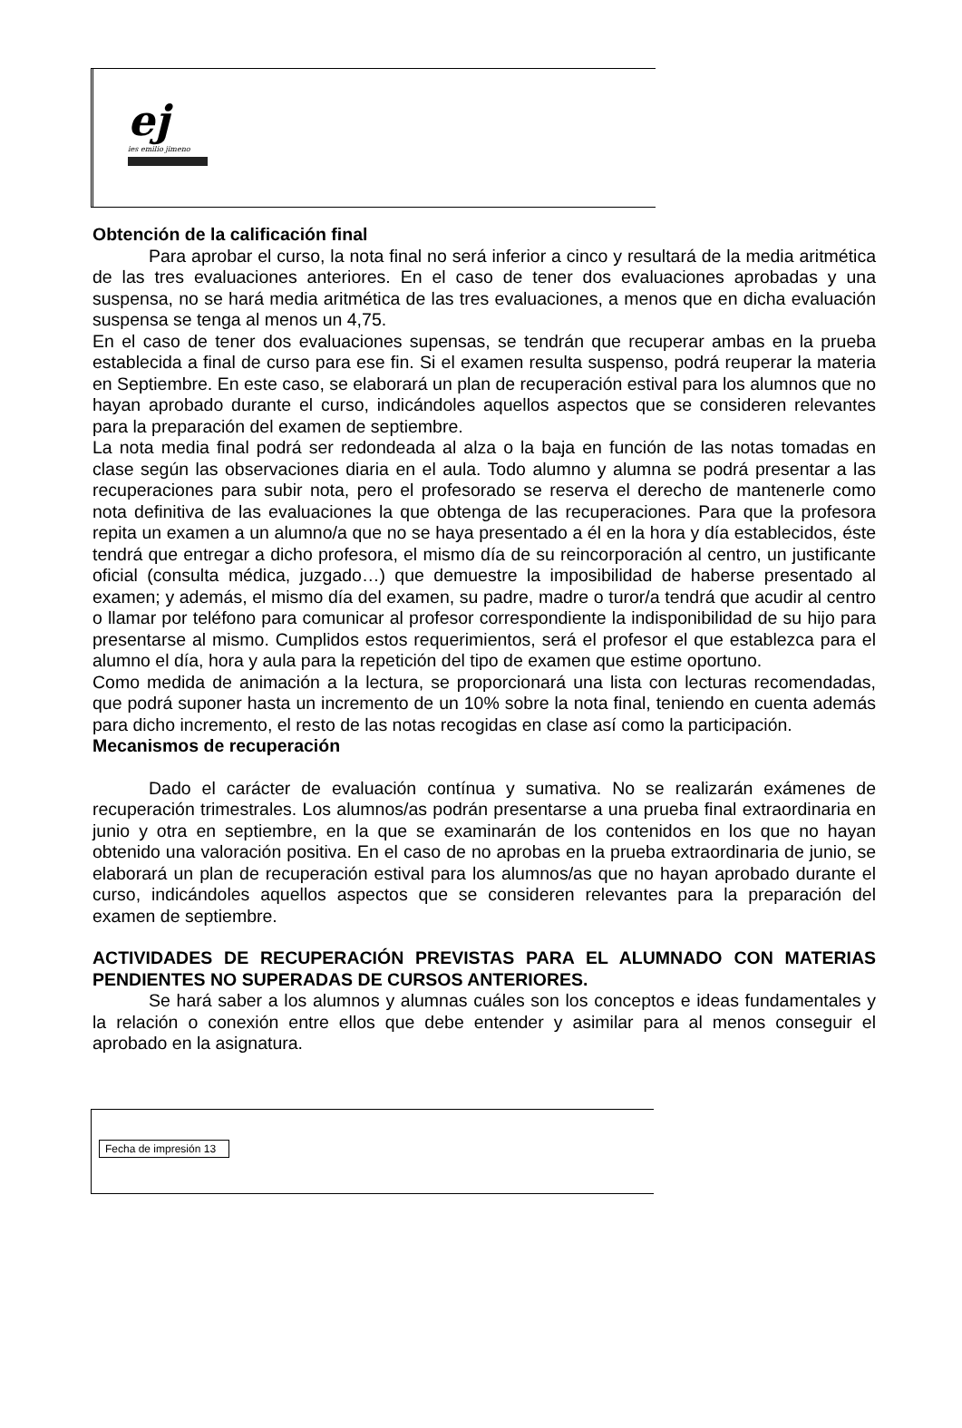ej
ies emilio jimeno
Obtención de la calificación final
Para aprobar el curso, la nota final no será inferior a cinco y resultará de la media aritmética de las tres evaluaciones anteriores. En el caso de tener dos evaluaciones aprobadas y una suspensa, no se hará media aritmética de las tres evaluaciones, a menos que en dicha evaluación suspensa se tenga al menos un 4,75.
En el caso de tener dos evaluaciones supensas, se tendrán que recuperar ambas en la prueba establecida a final de curso para ese fin. Si el examen resulta suspenso, podrá reuperar la materia en Septiembre. En este caso, se elaborará un plan de recuperación estival para los alumnos que no hayan aprobado durante el curso, indicándoles aquellos aspectos que se consideren relevantes para la preparación del examen de septiembre.
La nota media final podrá ser redondeada al alza o la baja en función de las notas tomadas en clase según las observaciones diaria en el aula. Todo alumno y alumna se podrá presentar a las recuperaciones para subir nota, pero el profesorado se reserva el derecho de mantenerle como nota definitiva de las evaluaciones la que obtenga de las recuperaciones. Para que la profesora repita un examen a un alumno/a que no se haya presentado a él en la hora y día establecidos, éste tendrá que entregar a dicho profesora, el mismo día de su reincorporación al centro, un justificante oficial (consulta médica, juzgado…) que demuestre la imposibilidad de haberse presentado al examen; y además, el mismo día del examen, su padre, madre o turor/a tendrá que acudir al centro o llamar por teléfono para comunicar al profesor correspondiente la indisponibilidad de su hijo para presentarse al mismo. Cumplidos estos requerimientos, será el profesor el que establezca para el alumno el día, hora y aula para la repetición del tipo de examen que estime oportuno.
Como medida de animación a la lectura, se proporcionará una lista con lecturas recomendadas, que podrá suponer hasta un incremento de un 10% sobre la nota final, teniendo en cuenta además para dicho incremento, el resto de las notas recogidas en clase así como la participación.
Mecanismos de recuperación
Dado el carácter de evaluación contínua y sumativa. No se realizarán exámenes de recuperación trimestrales. Los alumnos/as podrán presentarse a una prueba final extraordinaria en junio y otra en septiembre, en la que se examinarán de los contenidos en los que no hayan obtenido una valoración positiva. En el caso de no aprobas en la prueba extraordinaria de junio, se elaborará un plan de recuperación estival para los alumnos/as que no hayan aprobado durante el curso, indicándoles aquellos aspectos que se consideren relevantes para la preparación del examen de septiembre.
ACTIVIDADES DE RECUPERACIÓN PREVISTAS PARA EL ALUMNADO CON MATERIAS PENDIENTES NO SUPERADAS DE CURSOS ANTERIORES.
Se hará saber a los alumnos y alumnas cuáles son los conceptos e ideas fundamentales y la relación o conexión entre ellos que debe entender y asimilar para al menos conseguir el aprobado en la asignatura.
Fecha de impresión 13